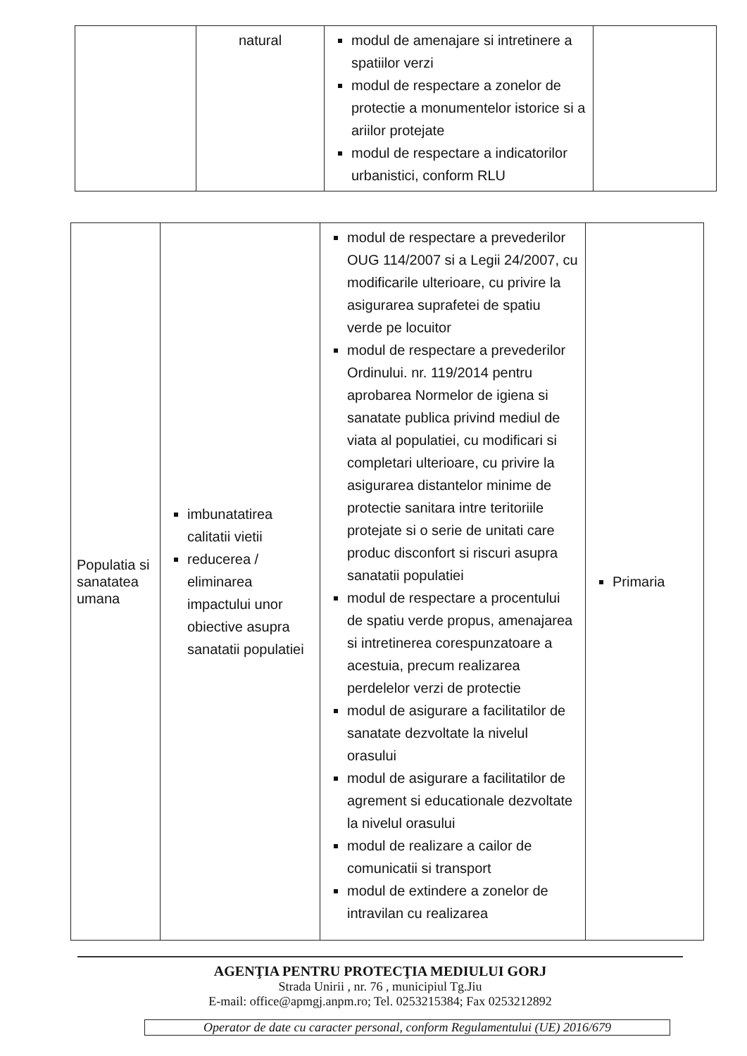| | natural | modul de amenajare si intretinere a spatiilor verzi modul de respectare a zonelor de protectie a monumentelor istorice si a ariilor protejate modul de respectare a indicatorilor urbanistici, conform RLU | |
| Populatia si sanatatea umana | imbunatatirea calitatii vietii reducerea / eliminarea impactului unor obiective asupra sanatatii populatiei | modul de respectare a prevederilor OUG 114/2007 si a Legii 24/2007, cu modificarile ulterioare, cu privire la asigurarea suprafetei de spatiu verde pe locuitor modul de respectare a prevederilor Ordinului. nr. 119/2014 pentru aprobarea Normelor de igiena si sanatate publica privind mediul de viata al populatiei, cu modificari si completari ulterioare, cu privire la asigurarea distantelor minime de protectie sanitara intre teritoriile protejate si o serie de unitati care produc disconfort si riscuri asupra sanatatii populatiei modul de respectare a procentului de spatiu verde propus, amenajarea si intretinerea corespunzatoare a acestuia, precum realizarea perdelelor verzi de protectie modul de asigurare a facilitatilor de sanatate dezvoltate la nivelul orasului modul de asigurare a facilitatilor de agrement si educationale dezvoltate la nivelul orasului modul de realizare a cailor de comunicatii si transport modul de extindere a zonelor de intravilan cu realizarea | Primaria |
AGENŢIA PENTRU PROTECŢIA MEDIULUI GORJ
Strada Unirii , nr. 76 , municipiul Tg.Jiu
E-mail: office@apmgj.anpm.ro; Tel. 0253215384; Fax 0253212892
Operator de date cu caracter personal, conform Regulamentului (UE) 2016/679